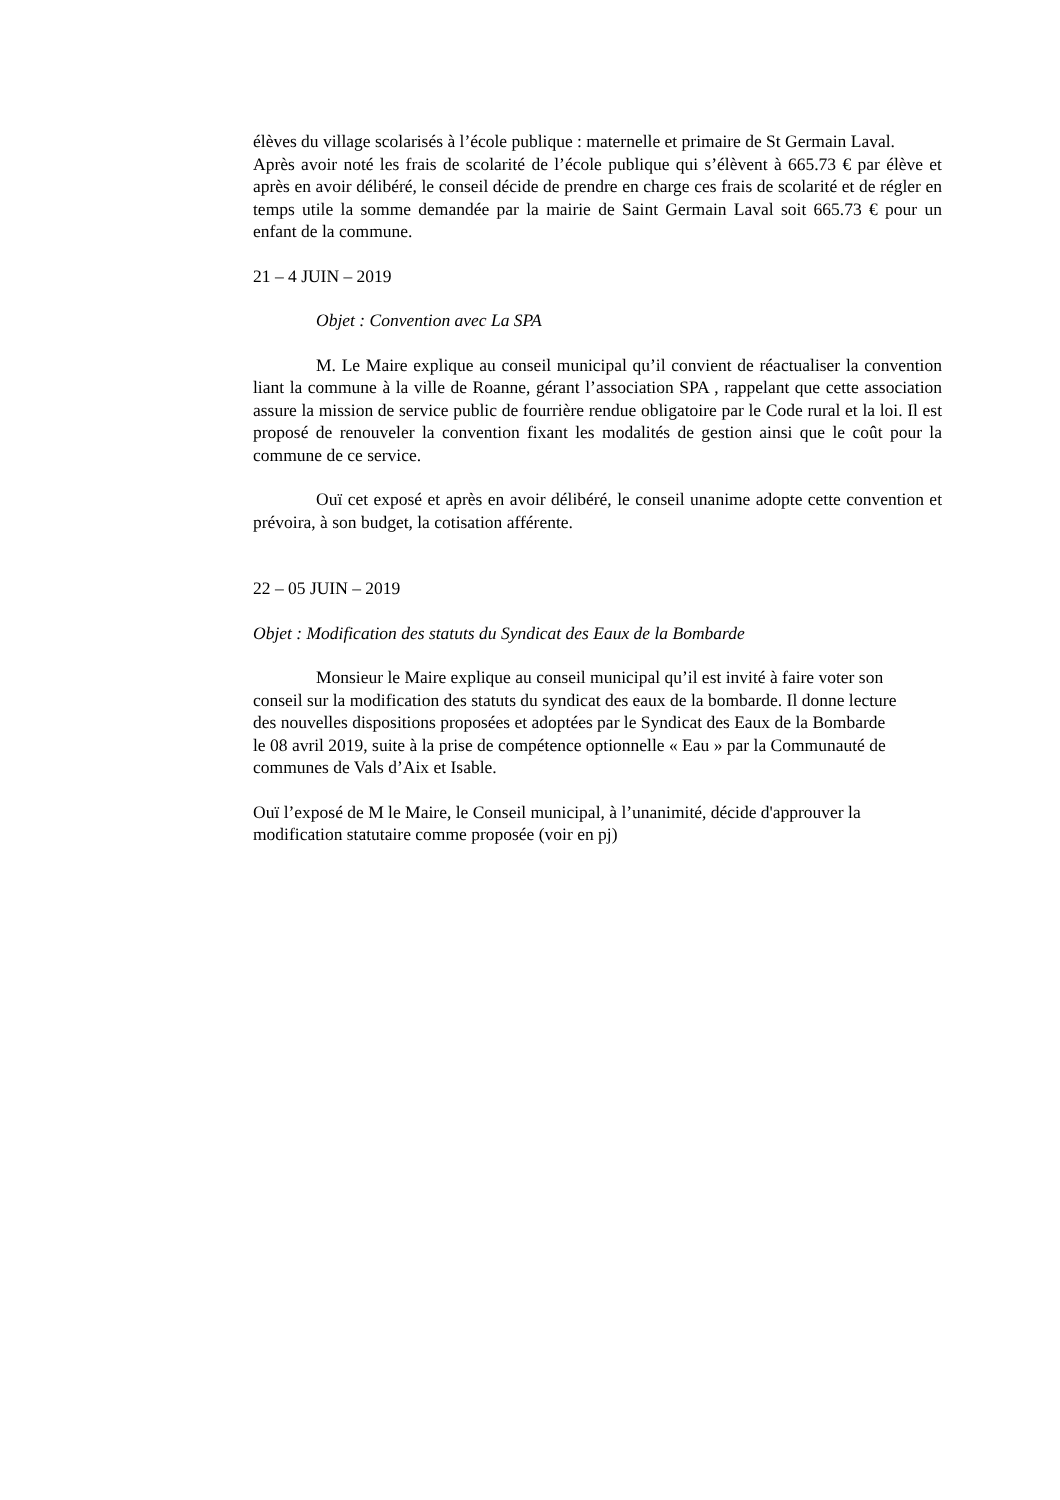élèves du village scolarisés à l’école publique : maternelle et primaire de St Germain Laval.
Après avoir noté les frais de scolarité de l’école publique qui s’élèvent à 665.73 € par élève et après en avoir délibéré, le conseil décide de prendre en charge ces frais de scolarité et de régler en temps utile la somme demandée par la mairie de Saint Germain Laval soit 665.73 € pour un enfant de la commune.
21 – 4 JUIN – 2019
Objet : Convention avec La SPA
M. Le Maire explique au conseil municipal qu’il convient de réactualiser la convention liant la commune à la ville de Roanne, gérant l’association SPA , rappelant que cette association assure la mission de service public de fourrière rendue obligatoire par le Code rural et la loi. Il est proposé de renouveler la convention fixant les modalités de gestion ainsi que le coût pour la commune de ce service.
Ouï cet exposé et après en avoir délibéré, le conseil unanime adopte cette convention et prévoira, à son budget, la cotisation afférente.
22 – 05 JUIN – 2019
Objet : Modification des statuts du Syndicat des Eaux de la Bombarde
Monsieur le Maire explique au conseil municipal qu’il est invité à faire voter son conseil sur la modification des statuts du syndicat des eaux de la bombarde. Il donne lecture des nouvelles dispositions proposées et adoptées par le Syndicat des Eaux de la Bombarde le 08 avril 2019, suite à la prise de compétence optionnelle « Eau » par la Communauté de communes de Vals d’Aix et Isable.
Ouï l’exposé de M le Maire, le Conseil municipal, à l’unanimité, décide d'approuver la modification statutaire comme proposée (voir en pj)